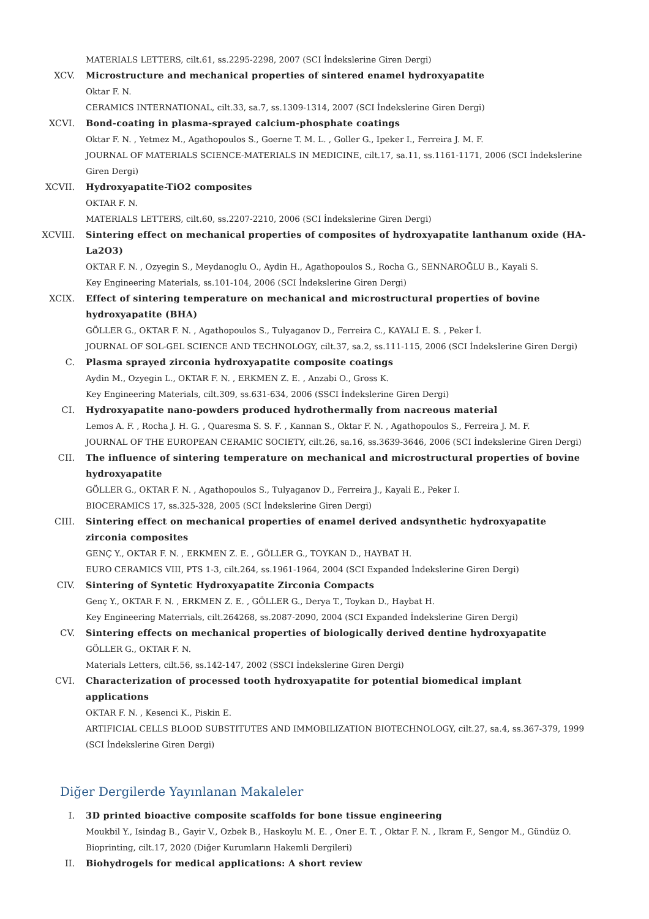MATERIALS LETTERS, cilt.61, ss.2295-2298, 2007 (SCI İndekslerine Giren Dergi)
XCV. Microstructure and mechanical properties of sintered enamel hydroxyapatite
Oktar F. N.
CERAMICS INTERNATIONAL, cilt.33, sa.7, ss.1309-1314, 2007 (SCI İndekslerine Giren Dergi)
XCVI. Bond-coating in plasma-sprayed calcium-phosphate coatings
Oktar F. N. , Yetmez M., Agathopoulos S., Goerne T. M. L. , Goller G., Ipeker I., Ferreira J. M. F.
JOURNAL OF MATERIALS SCIENCE-MATERIALS IN MEDICINE, cilt.17, sa.11, ss.1161-1171, 2006 (SCI İndekslerine Giren Dergi)
XCVII. Hydroxyapatite-TiO2 composites
OKTAR F. N.
MATERIALS LETTERS, cilt.60, ss.2207-2210, 2006 (SCI İndekslerine Giren Dergi)
XCVIII. Sintering effect on mechanical properties of composites of hydroxyapatite lanthanum oxide (HA-La2O3)
OKTAR F. N. , Ozyegin S., Meydanoglu O., Aydin H., Agathopoulos S., Rocha G., SENNAROĞLU B., Kayali S.
Key Engineering Materials, ss.101-104, 2006 (SCI İndekslerine Giren Dergi)
XCIX. Effect of sintering temperature on mechanical and microstructural properties of bovine hydroxyapatite (BHA)
GÖLLER G., OKTAR F. N. , Agathopoulos S., Tulyaganov D., Ferreira C., KAYALI E. S. , Peker İ.
JOURNAL OF SOL-GEL SCIENCE AND TECHNOLOGY, cilt.37, sa.2, ss.111-115, 2006 (SCI İndekslerine Giren Dergi)
C. Plasma sprayed zirconia hydroxyapatite composite coatings
Aydin M., Ozyegin L., OKTAR F. N. , ERKMEN Z. E. , Anzabi O., Gross K.
Key Engineering Materials, cilt.309, ss.631-634, 2006 (SSCI İndekslerine Giren Dergi)
CI. Hydroxyapatite nano-powders produced hydrothermally from nacreous material
Lemos A. F. , Rocha J. H. G. , Quaresma S. S. F. , Kannan S., Oktar F. N. , Agathopoulos S., Ferreira J. M. F.
JOURNAL OF THE EUROPEAN CERAMIC SOCIETY, cilt.26, sa.16, ss.3639-3646, 2006 (SCI İndekslerine Giren Dergi)
CII. The influence of sintering temperature on mechanical and microstructural properties of bovine hydroxyapatite
GÖLLER G., OKTAR F. N. , Agathopoulos S., Tulyaganov D., Ferreira J., Kayali E., Peker I.
BIOCERAMICS 17, ss.325-328, 2005 (SCI İndekslerine Giren Dergi)
CIII. Sintering effect on mechanical properties of enamel derived andsynthetic hydroxyapatite zirconia composites
GENÇ Y., OKTAR F. N. , ERKMEN Z. E. , GÖLLER G., TOYKAN D., HAYBAT H.
EURO CERAMICS VIII, PTS 1-3, cilt.264, ss.1961-1964, 2004 (SCI Expanded İndekslerine Giren Dergi)
CIV. Sintering of Syntetic Hydroxyapatite Zirconia Compacts
Genç Y., OKTAR F. N. , ERKMEN Z. E. , GÖLLER G., Derya T., Toykan D., Haybat H.
Key Engineering Materrials, cilt.264268, ss.2087-2090, 2004 (SCI Expanded İndekslerine Giren Dergi)
CV. Sintering effects on mechanical properties of biologically derived dentine hydroxyapatite
GÖLLER G., OKTAR F. N.
Materials Letters, cilt.56, ss.142-147, 2002 (SSCI İndekslerine Giren Dergi)
CVI. Characterization of processed tooth hydroxyapatite for potential biomedical implant applications
OKTAR F. N. , Kesenci K., Piskin E.
ARTIFICIAL CELLS BLOOD SUBSTITUTES AND IMMOBILIZATION BIOTECHNOLOGY, cilt.27, sa.4, ss.367-379, 1999 (SCI İndekslerine Giren Dergi)
Diğer Dergilerde Yayınlanan Makaleler
I. 3D printed bioactive composite scaffolds for bone tissue engineering
Moukbil Y., Isindag B., Gayir V., Ozbek B., Haskoylu M. E. , Oner E. T. , Oktar F. N. , Ikram F., Sengor M., Gündüz O.
Bioprinting, cilt.17, 2020 (Diğer Kurumların Hakemli Dergileri)
II. Biohydrogels for medical applications: A short review